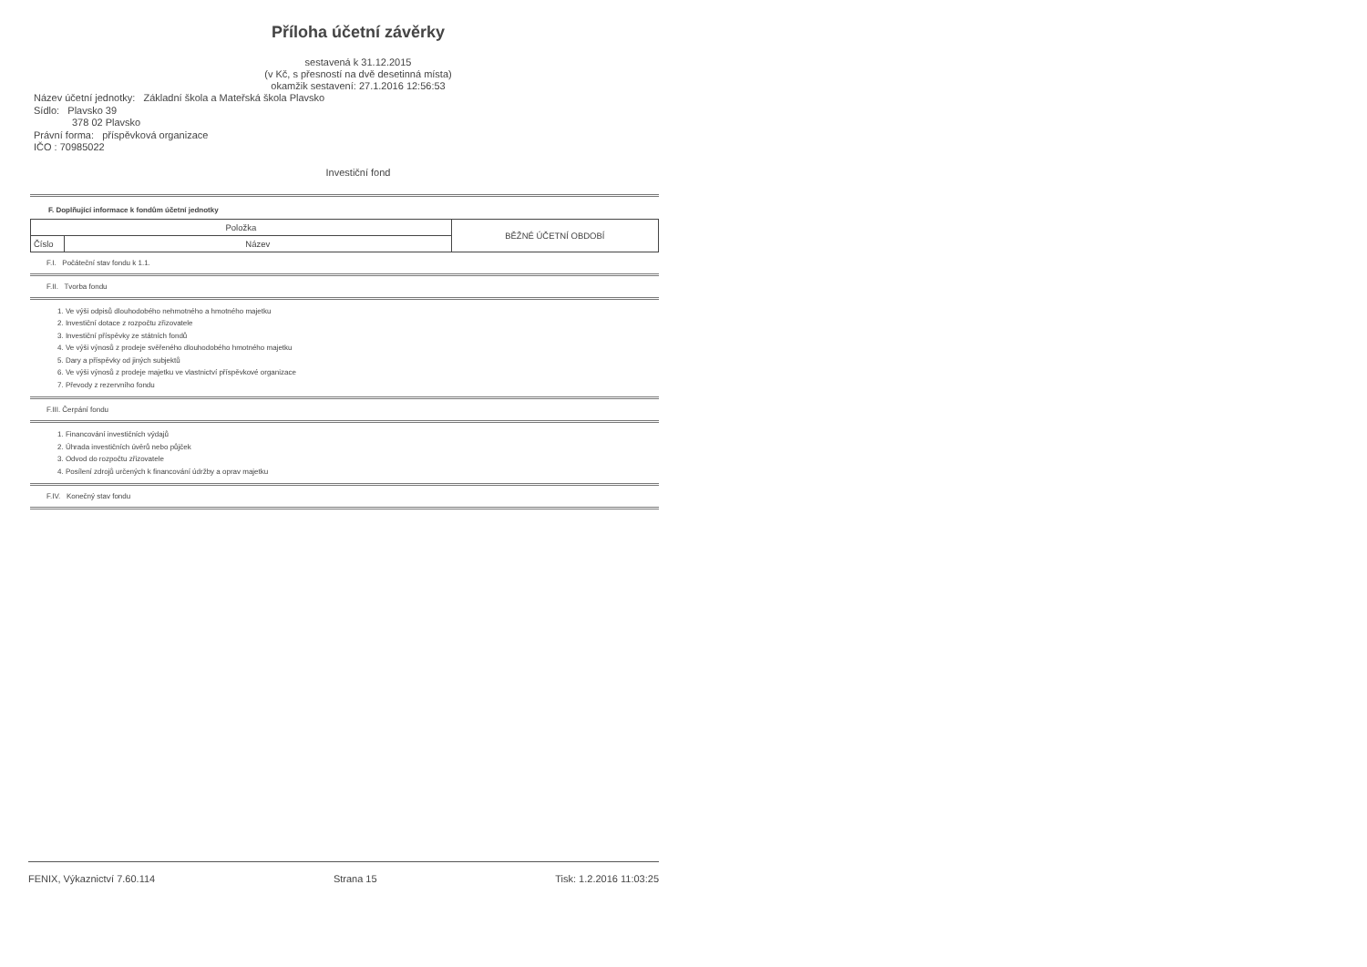Příloha účetní závěrky
sestavená k 31.12.2015
(v Kč, s přesností na dvě desetinná místa)
okamžik sestavení: 27.1.2016 12:56:53
Název účetní jednotky: Základní škola a Mateřská škola Plavsko
Sídlo: Plavsko 39
378 02 Plavsko
Právní forma: příspěvková organizace
IČO : 70985022
Investiční fond
F. Doplňující informace k fondům účetní jednotky
| Položka | | BĚŽNÉ ÚČETNÍ OBDOBÍ |
| --- | --- | --- |
| Číslo | Název | |
F.I. Počáteční stav fondu k 1.1.
F.II. Tvorba fondu
1. Ve výši odpisů dlouhodobého nehmotného a hmotného majetku
2. Investiční dotace z rozpočtu zřizovatele
3. Investiční příspěvky ze státních fondů
4. Ve výši výnosů z prodeje svěřeného dlouhodobého hmotného majetku
5. Dary a příspěvky od jiných subjektů
6. Ve výši výnosů z prodeje majetku ve vlastnictví příspěvkové organizace
7. Převody z rezervního fondu
F.III. Čerpání fondu
1. Financování investičních výdajů
2. Úhrada investičních úvěrů nebo půjček
3. Odvod do rozpočtu zřizovatele
4. Posílení zdrojů určených k financování údržby a oprav majetku
F.IV. Konečný stav fondu
FENIX, Výkaznictví 7.60.114 Strana 15 Tisk: 1.2.2016 11:03:25